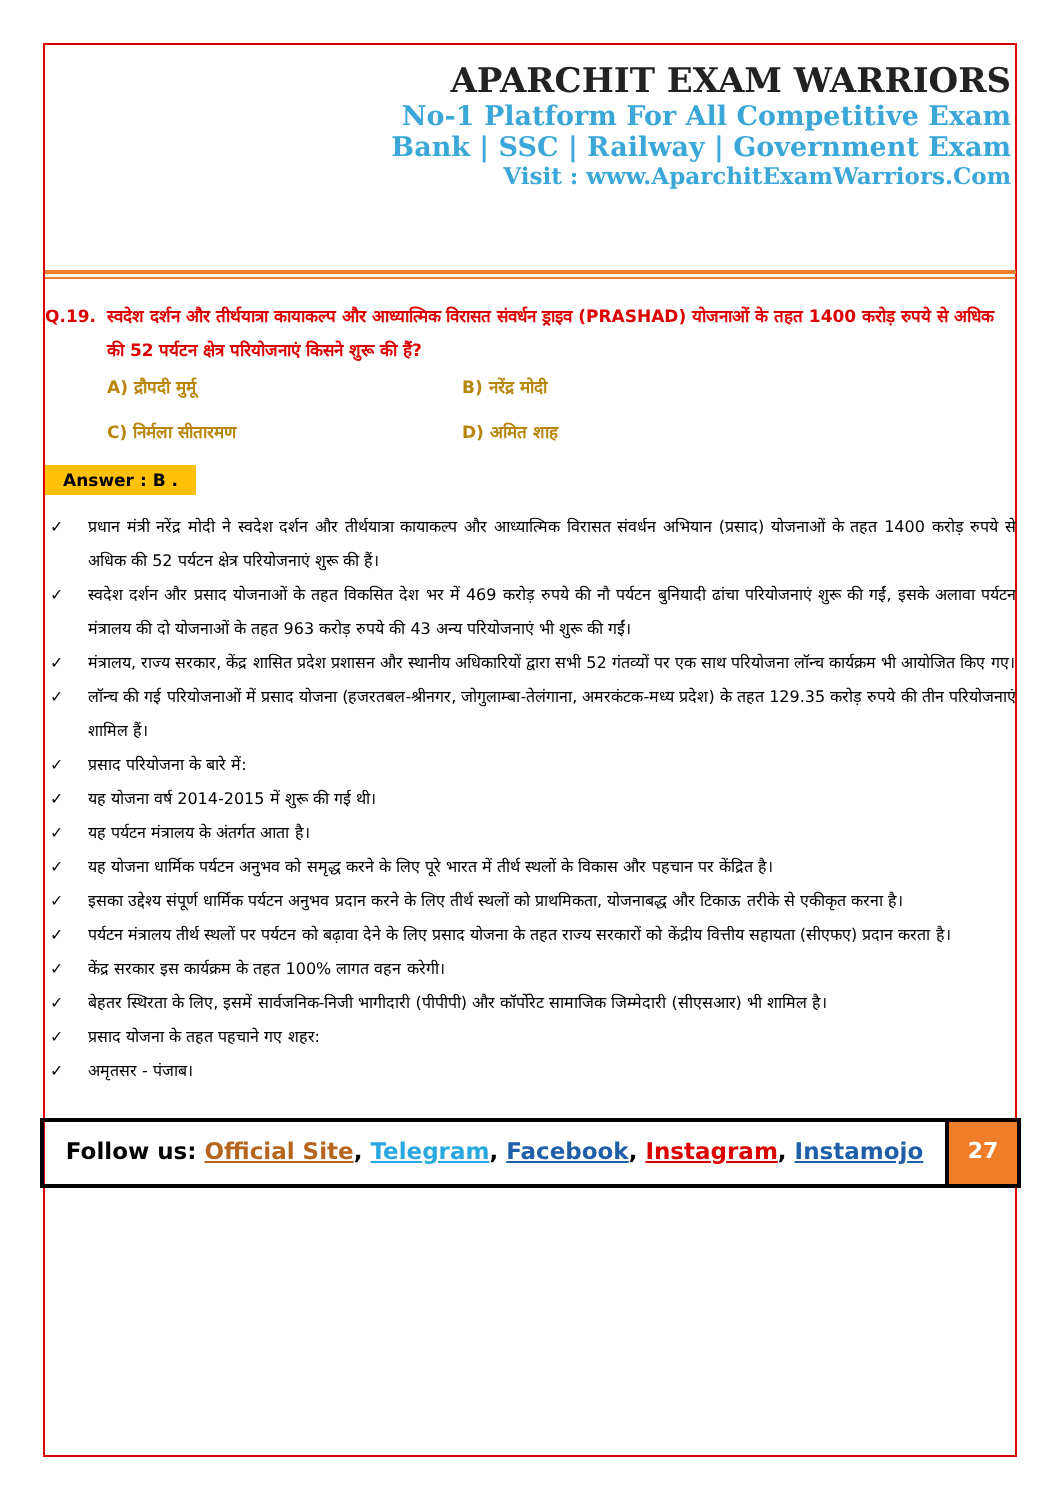APARCHIT EXAM WARRIORS
No-1 Platform For All Competitive Exam
Bank | SSC | Railway | Government Exam
Visit : www.AparchitExamWarriors.Com
Q.19. स्वदेश दर्शन और तीर्थयात्रा कायाकल्प और आध्यात्मिक विरासत संवर्धन ड्राइव (PRASHAD) योजनाओं के तहत 1400 करोड़ रुपये से अधिक की 52 पर्यटन क्षेत्र परियोजनाएं किसने शुरू की हैं?
A) द्रौपदी मुर्मू
B) नरेंद्र मोदी
C) निर्मला सीतारमण
D) अमित शाह
Answer : B .
✓ प्रधान मंत्री नरेंद्र मोदी ने स्वदेश दर्शन और तीर्थयात्रा कायाकल्प और आध्यात्मिक विरासत संवर्धन अभियान (प्रसाद) योजनाओं के तहत 1400 करोड़ रुपये से अधिक की 52 पर्यटन क्षेत्र परियोजनाएं शुरू की हैं।
✓ स्वदेश दर्शन और प्रसाद योजनाओं के तहत विकसित देश भर में 469 करोड़ रुपये की नौ पर्यटन बुनियादी ढांचा परियोजनाएं शुरू की गईं, इसके अलावा पर्यटन मंत्रालय की दो योजनाओं के तहत 963 करोड़ रुपये की 43 अन्य परियोजनाएं भी शुरू की गईं।
✓ मंत्रालय, राज्य सरकार, केंद्र शासित प्रदेश प्रशासन और स्थानीय अधिकारियों द्वारा सभी 52 गंतव्यों पर एक साथ परियोजना लॉन्च कार्यक्रम भी आयोजित किए गए।
✓ लॉन्च की गई परियोजनाओं में प्रसाद योजना (हजरतबल-श्रीनगर, जोगुलाम्बा-तेलंगाना, अमरकंटक-मध्य प्रदेश) के तहत 129.35 करोड़ रुपये की तीन परियोजनाएं शामिल हैं।
✓ प्रसाद परियोजना के बारे में:
✓ यह योजना वर्ष 2014-2015 में शुरू की गई थी।
✓ यह पर्यटन मंत्रालय के अंतर्गत आता है।
✓ यह योजना धार्मिक पर्यटन अनुभव को समृद्ध करने के लिए पूरे भारत में तीर्थ स्थलों के विकास और पहचान पर केंद्रित है।
✓ इसका उद्देश्य संपूर्ण धार्मिक पर्यटन अनुभव प्रदान करने के लिए तीर्थ स्थलों को प्राथमिकता, योजनाबद्ध और टिकाऊ तरीके से एकीकृत करना है।
✓ पर्यटन मंत्रालय तीर्थ स्थलों पर पर्यटन को बढ़ावा देने के लिए प्रसाद योजना के तहत राज्य सरकारों को केंद्रीय वित्तीय सहायता (सीएफए) प्रदान करता है।
✓ केंद्र सरकार इस कार्यक्रम के तहत 100% लागत वहन करेगी।
✓ बेहतर स्थिरता के लिए, इसमें सार्वजनिक-निजी भागीदारी (पीपीपी) और कॉर्पोरेट सामाजिक जिम्मेदारी (सीएसआर) भी शामिल है।
✓ प्रसाद योजना के तहत पहचाने गए शहर:
✓ अमृतसर - पंजाब।
Follow us: Official Site, Telegram, Facebook, Instagram, Instamojo
27